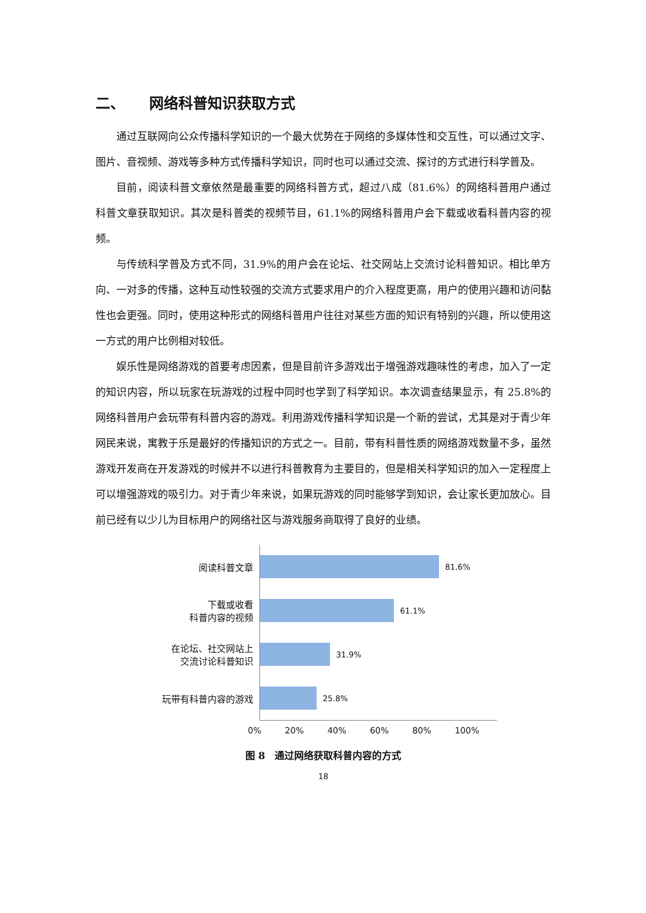二、 网络科普知识获取方式
通过互联网向公众传播科学知识的一个最大优势在于网络的多媒体性和交互性，可以通过文字、图片、音视频、游戏等多种方式传播科学知识，同时也可以通过交流、探讨的方式进行科学普及。
目前，阅读科普文章依然是最重要的网络科普方式，超过八成（81.6%）的网络科普用户通过科普文章获取知识。其次是科普类的视频节目，61.1%的网络科普用户会下载或收看科普内容的视频。
与传统科学普及方式不同，31.9%的用户会在论坛、社交网站上交流讨论科普知识。相比单方向、一对多的传播，这种互动性较强的交流方式要求用户的介入程度更高，用户的使用兴趣和访问黏性也会更强。同时，使用这种形式的网络科普用户往往对某些方面的知识有特别的兴趣，所以使用这一方式的用户比例相对较低。
娱乐性是网络游戏的首要考虑因素，但是目前许多游戏出于增强游戏趣味性的考虑，加入了一定的知识内容，所以玩家在玩游戏的过程中同时也学到了科学知识。本次调查结果显示，有 25.8%的网络科普用户会玩带有科普内容的游戏。利用游戏传播科学知识是一个新的尝试，尤其是对于青少年网民来说，寓教于乐是最好的传播知识的方式之一。目前，带有科普性质的网络游戏数量不多，虽然游戏开发商在开发游戏的时候并不以进行科普教育为主要目的，但是相关科学知识的加入一定程度上可以增强游戏的吸引力。对于青少年来说，如果玩游戏的同时能够学到知识，会让家长更加放心。目前已经有以少儿为目标用户的网络社区与游戏服务商取得了良好的业绩。
阅读科普文章
下载或收看
科普内容的视频
在论坛、社交网站上
交流讨论科普知识
玩带有科普内容的游戏
81.6%
61.1%
31.9%
25.8%
0% 20% 40% 60% 80% 100%
图 8　通过网络获取科普内容的方式
18